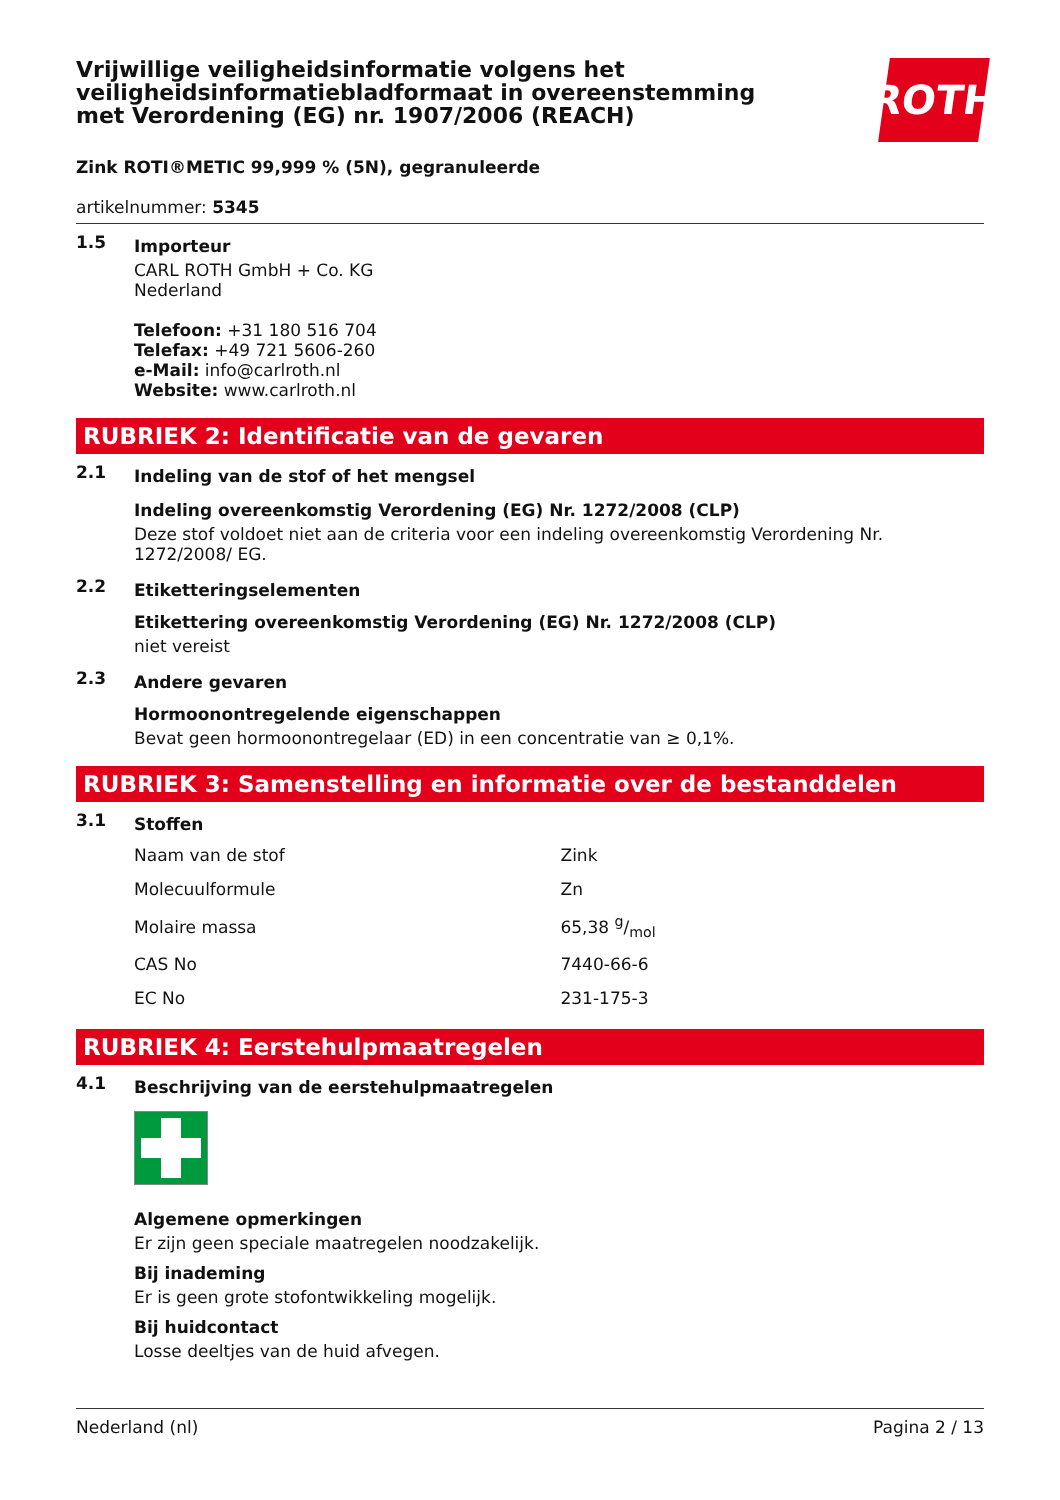Vrijwillige veiligheidsinformatie volgens het veiligheidsinformatiebladformaat in overeenstemming met Verordening (EG) nr. 1907/2006 (REACH)
ROTH
Zink ROTI®METIC 99,999 % (5N), gegranuleerde
artikelnummer: 5345
1.5
Importeur
CARL ROTH GmbH + Co. KG
Nederland
Telefoon: +31 180 516 704
Telefax: +49 721 5606-260
e-Mail: info@carlroth.nl
Website: www.carlroth.nl
RUBRIEK 2: Identificatie van de gevaren
2.1
Indeling van de stof of het mengsel
Indeling overeenkomstig Verordening (EG) Nr. 1272/2008 (CLP)
Deze stof voldoet niet aan de criteria voor een indeling overeenkomstig Verordening Nr. 1272/2008/ EG.
2.2
Etiketteringselementen
Etikettering overeenkomstig Verordening (EG) Nr. 1272/2008 (CLP)
niet vereist
2.3
Andere gevaren
Hormoonontregelende eigenschappen
Bevat geen hormoonontregelaar (ED) in een concentratie van ≥ 0,1%.
RUBRIEK 3: Samenstelling en informatie over de bestanddelen
3.1
Stoffen
| Naam van de stof | Zink |
| Molecuulformule | Zn |
| Molaire massa | 65,38 g/mol |
| CAS No | 7440-66-6 |
| EC No | 231-175-3 |
RUBRIEK 4: Eerstehulpmaatregelen
4.1
Beschrijving van de eerstehulpmaatregelen
Algemene opmerkingen
Er zijn geen speciale maatregelen noodzakelijk.
Bij inademing
Er is geen grote stofontwikkeling mogelijk.
Bij huidcontact
Losse deeltjes van de huid afvegen.
Nederland (nl) Pagina 2 / 13